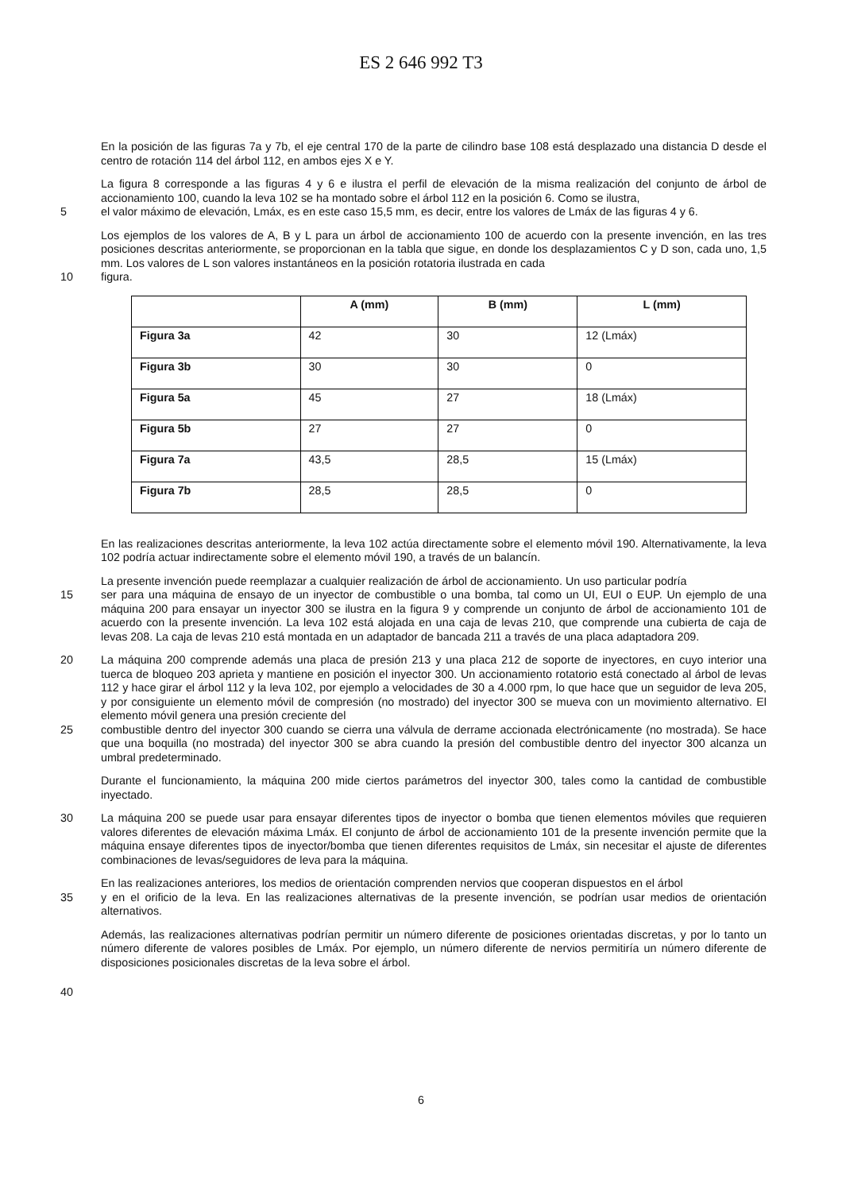ES 2 646 992 T3
En la posición de las figuras 7a y 7b, el eje central 170 de la parte de cilindro base 108 está desplazado una distancia D desde el centro de rotación 114 del árbol 112, en ambos ejes X e Y.
La figura 8 corresponde a las figuras 4 y 6 e ilustra el perfil de elevación de la misma realización del conjunto de árbol de accionamiento 100, cuando la leva 102 se ha montado sobre el árbol 112 en la posición 6. Como se ilustra,
5 el valor máximo de elevación, Lmáx, es en este caso 15,5 mm, es decir, entre los valores de Lmáx de las figuras 4 y 6.
Los ejemplos de los valores de A, B y L para un árbol de accionamiento 100 de acuerdo con la presente invención, en las tres posiciones descritas anteriormente, se proporcionan en la tabla que sigue, en donde los desplazamientos C y D son, cada uno, 1,5 mm. Los valores de L son valores instantáneos en la posición rotatoria ilustrada en cada
10 figura.
| | A (mm) | B (mm) | L (mm) |
| --- | --- | --- | --- |
| Figura 3a | 42 | 30 | 12 (Lmáx) |
| Figura 3b | 30 | 30 | 0 |
| Figura 5a | 45 | 27 | 18 (Lmáx) |
| Figura 5b | 27 | 27 | 0 |
| Figura 7a | 43,5 | 28,5 | 15 (Lmáx) |
| Figura 7b | 28,5 | 28,5 | 0 |
En las realizaciones descritas anteriormente, la leva 102 actúa directamente sobre el elemento móvil 190. Alternativamente, la leva 102 podría actuar indirectamente sobre el elemento móvil 190, a través de un balancín.
La presente invención puede reemplazar a cualquier realización de árbol de accionamiento. Un uso particular podría
15 ser para una máquina de ensayo de un inyector de combustible o una bomba, tal como un UI, EUI o EUP. Un ejemplo de una máquina 200 para ensayar un inyector 300 se ilustra en la figura 9 y comprende un conjunto de árbol de accionamiento 101 de acuerdo con la presente invención. La leva 102 está alojada en una caja de levas 210, que comprende una cubierta de caja de levas 208. La caja de levas 210 está montada en un adaptador de bancada 211 a través de una placa adaptadora 209.
20 La máquina 200 comprende además una placa de presión 213 y una placa 212 de soporte de inyectores, en cuyo interior una tuerca de bloqueo 203 aprieta y mantiene en posición el inyector 300. Un accionamiento rotatorio está conectado al árbol de levas 112 y hace girar el árbol 112 y la leva 102, por ejemplo a velocidades de 30 a 4.000 rpm, lo que hace que un seguidor de leva 205, y por consiguiente un elemento móvil de compresión (no mostrado) del inyector 300 se mueva con un movimiento alternativo. El elemento móvil genera una presión creciente del
25 combustible dentro del inyector 300 cuando se cierra una válvula de derrame accionada electrónicamente (no mostrada). Se hace que una boquilla (no mostrada) del inyector 300 se abra cuando la presión del combustible dentro del inyector 300 alcanza un umbral predeterminado.
Durante el funcionamiento, la máquina 200 mide ciertos parámetros del inyector 300, tales como la cantidad de combustible inyectado.
30 La máquina 200 se puede usar para ensayar diferentes tipos de inyector o bomba que tienen elementos móviles que requieren valores diferentes de elevación máxima Lmáx. El conjunto de árbol de accionamiento 101 de la presente invención permite que la máquina ensaye diferentes tipos de inyector/bomba que tienen diferentes requisitos de Lmáx, sin necesitar el ajuste de diferentes combinaciones de levas/seguidores de leva para la máquina.
En las realizaciones anteriores, los medios de orientación comprenden nervios que cooperan dispuestos en el árbol
35 y en el orificio de la leva. En las realizaciones alternativas de la presente invención, se podrían usar medios de orientación alternativos.
Además, las realizaciones alternativas podrían permitir un número diferente de posiciones orientadas discretas, y por lo tanto un número diferente de valores posibles de Lmáx. Por ejemplo, un número diferente de nervios permitiría un número diferente de disposiciones posicionales discretas de la leva sobre el árbol.
40
6